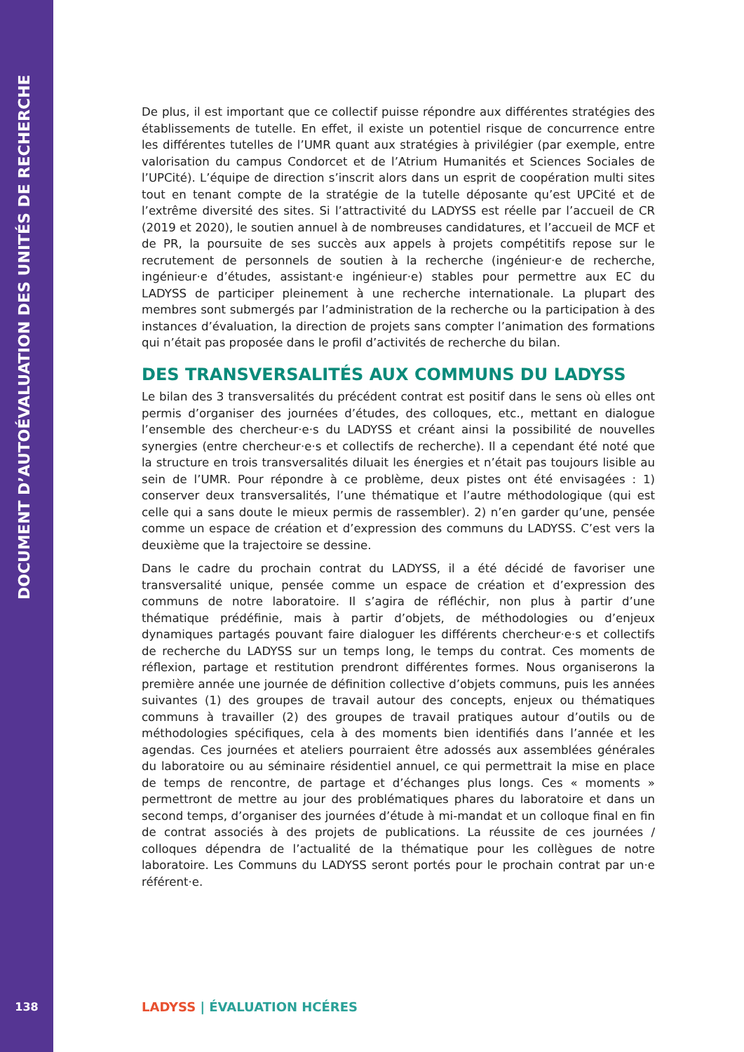DOCUMENT D’AUTOÉVALUATION DES UNITÉS DE RECHERCHE
138
De plus, il est important que ce collectif puisse répondre aux différentes stratégies des établissements de tutelle. En effet, il existe un potentiel risque de concurrence entre les différentes tutelles de l’UMR quant aux stratégies à privilégier (par exemple, entre valorisation du campus Condorcet et de l’Atrium Humanités et Sciences Sociales de l’UPCité). L’équipe de direction s’inscrit alors dans un esprit de coopération multi sites tout en tenant compte de la stratégie de la tutelle déposante qu’est UPCité et de l’extrême diversité des sites. Si l’attractivité du LADYSS est réelle par l’accueil de CR (2019 et 2020), le soutien annuel à de nombreuses candidatures, et l’accueil de MCF et de PR, la poursuite de ses succès aux appels à projets compétitifs repose sur le recrutement de personnels de soutien à la recherche (ingénieur·e de recherche, ingénieur·e d’études, assistant·e ingénieur·e) stables pour permettre aux EC du LADYSS de participer pleinement à une recherche internationale. La plupart des membres sont submergés par l’administration de la recherche ou la participation à des instances d’évaluation, la direction de projets sans compter l’animation des formations qui n’était pas proposée dans le profil d’activités de recherche du bilan.
DES TRANSVERSALITÉS AUX COMMUNS DU LADYSS
Le bilan des 3 transversalités du précédent contrat est positif dans le sens où elles ont permis d’organiser des journées d’études, des colloques, etc., mettant en dialogue l’ensemble des chercheur·e·s du LADYSS et créant ainsi la possibilité de nouvelles synergies (entre chercheur·e·s et collectifs de recherche). Il a cependant été noté que la structure en trois transversalités diluait les énergies et n’était pas toujours lisible au sein de l’UMR. Pour répondre à ce problème, deux pistes ont été envisagées : 1) conserver deux transversalités, l’une thématique et l’autre méthodologique (qui est celle qui a sans doute le mieux permis de rassembler). 2) n’en garder qu’une, pensée comme un espace de création et d’expression des communs du LADYSS. C’est vers la deuxième que la trajectoire se dessine.
Dans le cadre du prochain contrat du LADYSS, il a été décidé de favoriser une transversalité unique, pensée comme un espace de création et d’expression des communs de notre laboratoire. Il s’agira de réfléchir, non plus à partir d’une thématique prédéfinie, mais à partir d’objets, de méthodologies ou d’enjeux dynamiques partagés pouvant faire dialoguer les différents chercheur·e·s et collectifs de recherche du LADYSS sur un temps long, le temps du contrat. Ces moments de réflexion, partage et restitution prendront différentes formes. Nous organiserons la première année une journée de définition collective d’objets communs, puis les années suivantes (1) des groupes de travail autour des concepts, enjeux ou thématiques communs à travailler (2) des groupes de travail pratiques autour d’outils ou de méthodologies spécifiques, cela à des moments bien identifiés dans l’année et les agendas. Ces journées et ateliers pourraient être adossés aux assemblées générales du laboratoire ou au séminaire résidentiel annuel, ce qui permettrait la mise en place de temps de rencontre, de partage et d’échanges plus longs. Ces « moments » permettront de mettre au jour des problématiques phares du laboratoire et dans un second temps, d’organiser des journées d’étude à mi-mandat et un colloque final en fin de contrat associés à des projets de publications. La réussite de ces journées / colloques dépendra de l’actualité de la thématique pour les collègues de notre laboratoire. Les Communs du LADYSS seront portés pour le prochain contrat par un·e référent·e.
LADYSS | ÉVALUATION HCÉRES